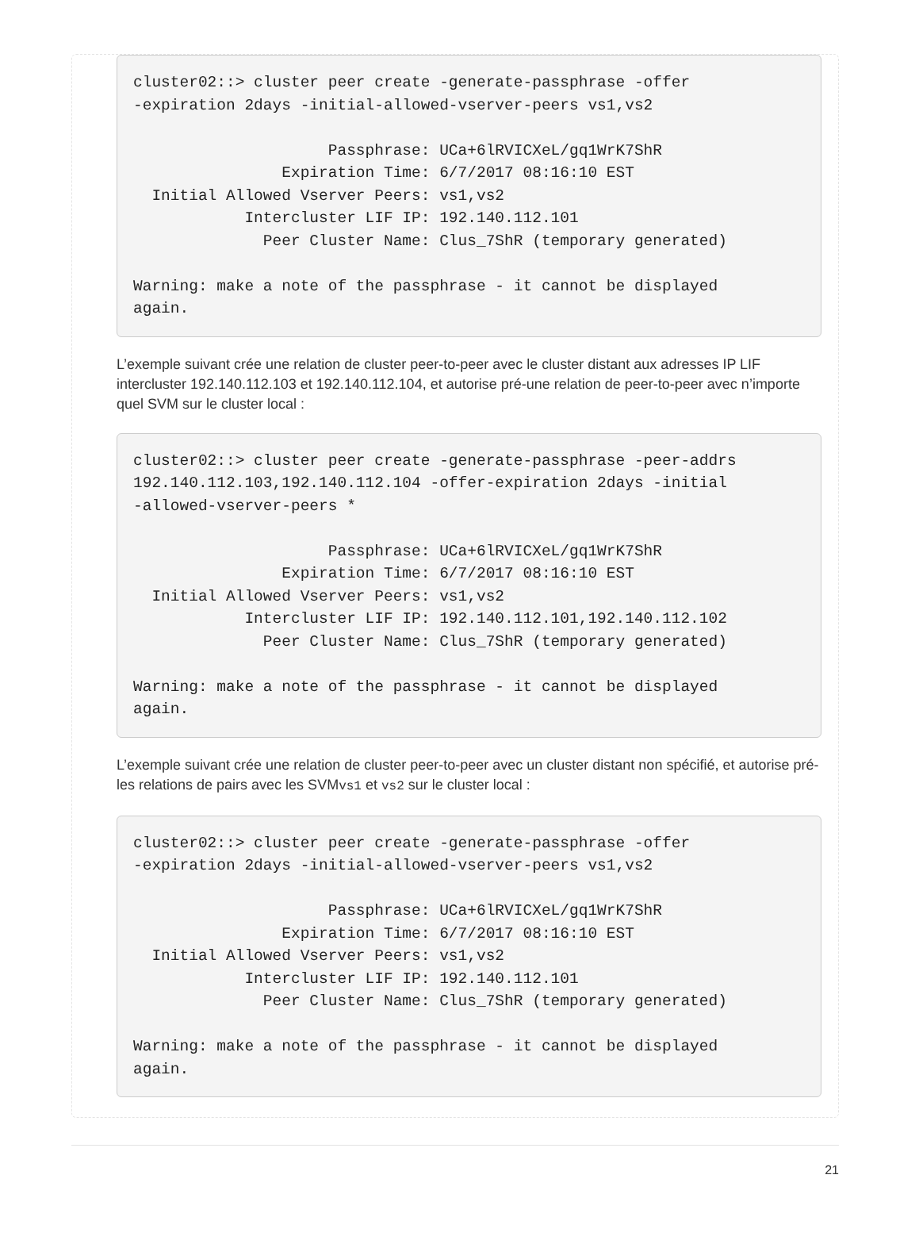cluster02::> cluster peer create -generate-passphrase -offer
-expiration 2days -initial-allowed-vserver-peers vs1,vs2

                     Passphrase: UCa+6lRVICXeL/gq1WrK7ShR
                Expiration Time: 6/7/2017 08:16:10 EST
  Initial Allowed Vserver Peers: vs1,vs2
            Intercluster LIF IP: 192.140.112.101
              Peer Cluster Name: Clus_7ShR (temporary generated)

Warning: make a note of the passphrase - it cannot be displayed
again.
L’exemple suivant crée une relation de cluster peer-to-peer avec le cluster distant aux adresses IP LIF intercluster 192.140.112.103 et 192.140.112.104, et autorise pré-une relation de peer-to-peer avec n’importe quel SVM sur le cluster local :
cluster02::> cluster peer create -generate-passphrase -peer-addrs
192.140.112.103,192.140.112.104 -offer-expiration 2days -initial
-allowed-vserver-peers *

                     Passphrase: UCa+6lRVICXeL/gq1WrK7ShR
                Expiration Time: 6/7/2017 08:16:10 EST
  Initial Allowed Vserver Peers: vs1,vs2
            Intercluster LIF IP: 192.140.112.101,192.140.112.102
              Peer Cluster Name: Clus_7ShR (temporary generated)

Warning: make a note of the passphrase - it cannot be displayed
again.
L’exemple suivant crée une relation de cluster peer-to-peer avec un cluster distant non spécifié, et autorise pré-les relations de pairs avec les SVMvs1 et vs2 sur le cluster local :
cluster02::> cluster peer create -generate-passphrase -offer
-expiration 2days -initial-allowed-vserver-peers vs1,vs2

                     Passphrase: UCa+6lRVICXeL/gq1WrK7ShR
                Expiration Time: 6/7/2017 08:16:10 EST
  Initial Allowed Vserver Peers: vs1,vs2
            Intercluster LIF IP: 192.140.112.101
              Peer Cluster Name: Clus_7ShR (temporary generated)

Warning: make a note of the passphrase - it cannot be displayed
again.
21